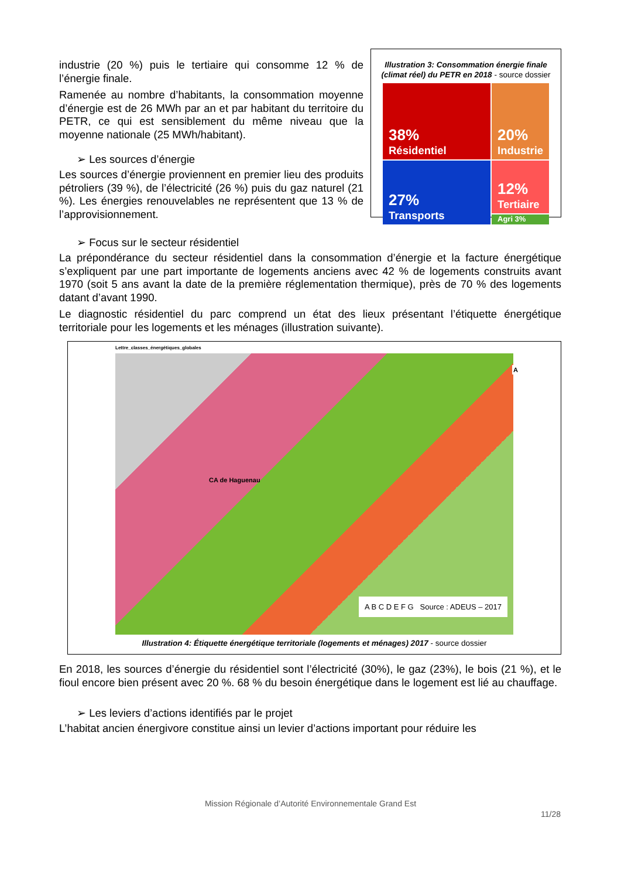industrie (20 %) puis le tertiaire qui consomme 12 % de l’énergie finale.
Ramenée au nombre d’habitants, la consommation moyenne d’énergie est de 26 MWh par an et par habitant du territoire du PETR, ce qui est sensiblement du même niveau que la moyenne nationale (25 MWh/habitant).
➢ Les sources d’énergie
Les sources d’énergie proviennent en premier lieu des produits pétroliers (39 %), de l’électricité (26 %) puis du gaz naturel (21 %). Les énergies renouvelables ne représentent que 13 % de l’approvisionnement.
Illustration 3: Consommation énergie finale (climat réel) du PETR en 2018 - source dossier
38%
Résidentiel
20%
Industrie
27%
Transports
12%
Tertiaire
Agri 3%
➢ Focus sur le secteur résidentiel
La prépondérance du secteur résidentiel dans la consommation d’énergie et la facture énergétique s’expliquent par une part importante de logements anciens avec 42 % de logements construits avant 1970 (soit 5 ans avant la date de la première réglementation thermique), près de 70 % des logements datant d’avant 1990.
Le diagnostic résidentiel du parc comprend un état des lieux présentant l’étiquette énergétique territoriale pour les logements et les ménages (illustration suivante).
Lettre_classes_énergétiques_globales
A
CA de Haguenau
A B C D E F G Source : ADEUS – 2017
Illustration 4: Étiquette énergétique territoriale (logements et ménages) 2017 - source dossier
En 2018, les sources d’énergie du résidentiel sont l’électricité (30%), le gaz (23%), le bois (21 %), et le fioul encore bien présent avec 20 %. 68 % du besoin énergétique dans le logement est lié au chauffage.
➢ Les leviers d’actions identifiés par le projet
L’habitat ancien énergivore constitue ainsi un levier d’actions important pour réduire les
Mission Régionale d’Autorité Environnementale Grand Est
11/28